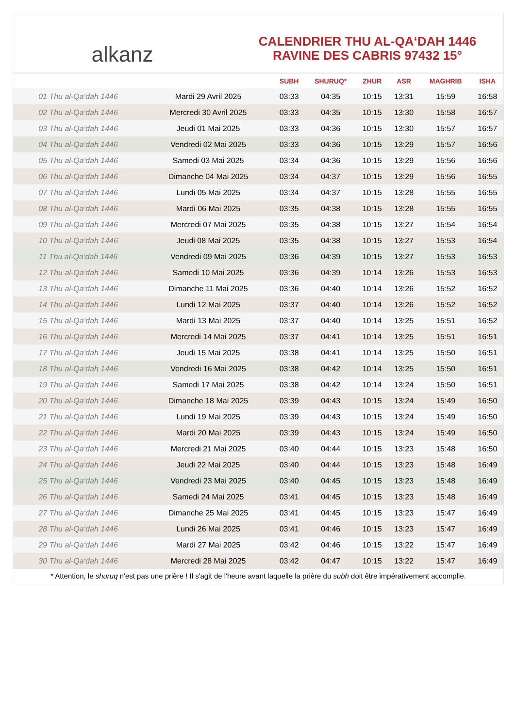alkanz
CALENDRIER THU AL-QA‘DAH 1446
RAVINE DES CABRIS 97432 15°
| | | SUBH | SHURUQ* | ZHUR | ASR | MAGHRIB | ISHA |
| --- | --- | --- | --- | --- | --- | --- | --- |
| 01 Thu al-Qa‘dah 1446 | Mardi 29 Avril 2025 | 03:33 | 04:35 | 10:15 | 13:31 | 15:59 | 16:58 |
| 02 Thu al-Qa‘dah 1446 | Mercredi 30 Avril 2025 | 03:33 | 04:35 | 10:15 | 13:30 | 15:58 | 16:57 |
| 03 Thu al-Qa‘dah 1446 | Jeudi 01 Mai 2025 | 03:33 | 04:36 | 10:15 | 13:30 | 15:57 | 16:57 |
| 04 Thu al-Qa‘dah 1446 | Vendredi 02 Mai 2025 | 03:33 | 04:36 | 10:15 | 13:29 | 15:57 | 16:56 |
| 05 Thu al-Qa‘dah 1446 | Samedi 03 Mai 2025 | 03:34 | 04:36 | 10:15 | 13:29 | 15:56 | 16:56 |
| 06 Thu al-Qa‘dah 1446 | Dimanche 04 Mai 2025 | 03:34 | 04:37 | 10:15 | 13:29 | 15:56 | 16:55 |
| 07 Thu al-Qa‘dah 1446 | Lundi 05 Mai 2025 | 03:34 | 04:37 | 10:15 | 13:28 | 15:55 | 16:55 |
| 08 Thu al-Qa‘dah 1446 | Mardi 06 Mai 2025 | 03:35 | 04:38 | 10:15 | 13:28 | 15:55 | 16:55 |
| 09 Thu al-Qa‘dah 1446 | Mercredi 07 Mai 2025 | 03:35 | 04:38 | 10:15 | 13:27 | 15:54 | 16:54 |
| 10 Thu al-Qa‘dah 1446 | Jeudi 08 Mai 2025 | 03:35 | 04:38 | 10:15 | 13:27 | 15:53 | 16:54 |
| 11 Thu al-Qa‘dah 1446 | Vendredi 09 Mai 2025 | 03:36 | 04:39 | 10:15 | 13:27 | 15:53 | 16:53 |
| 12 Thu al-Qa‘dah 1446 | Samedi 10 Mai 2025 | 03:36 | 04:39 | 10:14 | 13:26 | 15:53 | 16:53 |
| 13 Thu al-Qa‘dah 1446 | Dimanche 11 Mai 2025 | 03:36 | 04:40 | 10:14 | 13:26 | 15:52 | 16:52 |
| 14 Thu al-Qa‘dah 1446 | Lundi 12 Mai 2025 | 03:37 | 04:40 | 10:14 | 13:26 | 15:52 | 16:52 |
| 15 Thu al-Qa‘dah 1446 | Mardi 13 Mai 2025 | 03:37 | 04:40 | 10:14 | 13:25 | 15:51 | 16:52 |
| 16 Thu al-Qa‘dah 1446 | Mercredi 14 Mai 2025 | 03:37 | 04:41 | 10:14 | 13:25 | 15:51 | 16:51 |
| 17 Thu al-Qa‘dah 1446 | Jeudi 15 Mai 2025 | 03:38 | 04:41 | 10:14 | 13:25 | 15:50 | 16:51 |
| 18 Thu al-Qa‘dah 1446 | Vendredi 16 Mai 2025 | 03:38 | 04:42 | 10:14 | 13:25 | 15:50 | 16:51 |
| 19 Thu al-Qa‘dah 1446 | Samedi 17 Mai 2025 | 03:38 | 04:42 | 10:14 | 13:24 | 15:50 | 16:51 |
| 20 Thu al-Qa‘dah 1446 | Dimanche 18 Mai 2025 | 03:39 | 04:43 | 10:15 | 13:24 | 15:49 | 16:50 |
| 21 Thu al-Qa‘dah 1446 | Lundi 19 Mai 2025 | 03:39 | 04:43 | 10:15 | 13:24 | 15:49 | 16:50 |
| 22 Thu al-Qa‘dah 1446 | Mardi 20 Mai 2025 | 03:39 | 04:43 | 10:15 | 13:24 | 15:49 | 16:50 |
| 23 Thu al-Qa‘dah 1446 | Mercredi 21 Mai 2025 | 03:40 | 04:44 | 10:15 | 13:23 | 15:48 | 16:50 |
| 24 Thu al-Qa‘dah 1446 | Jeudi 22 Mai 2025 | 03:40 | 04:44 | 10:15 | 13:23 | 15:48 | 16:49 |
| 25 Thu al-Qa‘dah 1446 | Vendredi 23 Mai 2025 | 03:40 | 04:45 | 10:15 | 13:23 | 15:48 | 16:49 |
| 26 Thu al-Qa‘dah 1446 | Samedi 24 Mai 2025 | 03:41 | 04:45 | 10:15 | 13:23 | 15:48 | 16:49 |
| 27 Thu al-Qa‘dah 1446 | Dimanche 25 Mai 2025 | 03:41 | 04:45 | 10:15 | 13:23 | 15:47 | 16:49 |
| 28 Thu al-Qa‘dah 1446 | Lundi 26 Mai 2025 | 03:41 | 04:46 | 10:15 | 13:23 | 15:47 | 16:49 |
| 29 Thu al-Qa‘dah 1446 | Mardi 27 Mai 2025 | 03:42 | 04:46 | 10:15 | 13:22 | 15:47 | 16:49 |
| 30 Thu al-Qa‘dah 1446 | Mercredi 28 Mai 2025 | 03:42 | 04:47 | 10:15 | 13:22 | 15:47 | 16:49 |
* Attention, le shuruq n'est pas une prière ! Il s'agit de l'heure avant laquelle la prière du subh doit être impérativement accomplie.